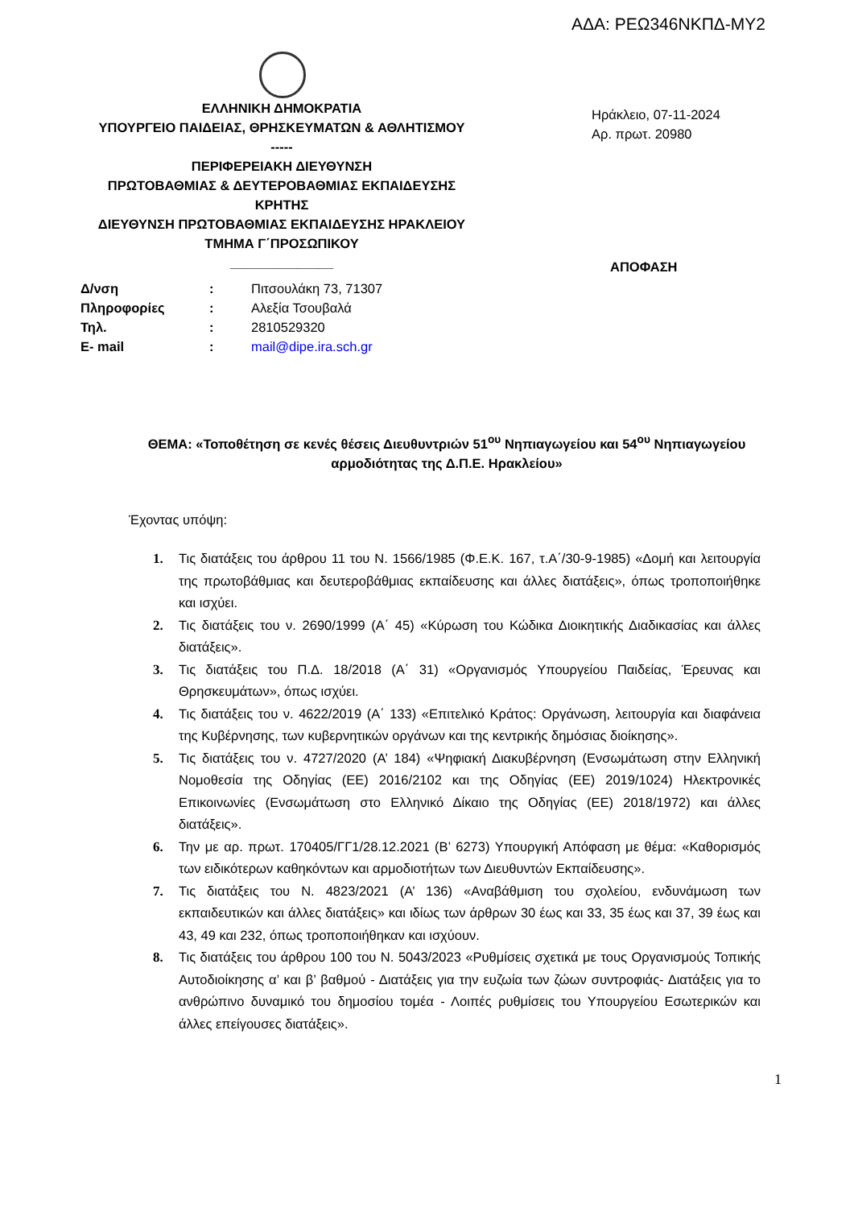ΑΔΑ: ΡΕΩ346ΝΚΠΔ-ΜΥ2
ΕΛΛΗΝΙΚΗ ΔΗΜΟΚΡΑΤΙΑ
ΥΠΟΥΡΓΕΙΟ ΠΑΙΔΕΙΑΣ, ΘΡΗΣΚΕΥΜΑΤΩΝ & ΑΘΛΗΤΙΣΜΟΥ
-----
ΠΕΡΙΦΕΡΕΙΑΚΗ ΔΙΕΥΘΥΝΣΗ
ΠΡΩΤΟΒΑΘΜΙΑΣ & ΔΕΥΤΕΡΟΒΑΘΜΙΑΣ ΕΚΠΑΙΔΕΥΣΗΣ
ΚΡΗΤΗΣ
ΔΙΕΥΘΥΝΣΗ ΠΡΩΤΟΒΑΘΜΙΑΣ ΕΚΠΑΙΔΕΥΣΗΣ ΗΡΑΚΛΕΙΟΥ
ΤΜΗΜΑ Γ΄ΠΡΟΣΩΠΙΚΟΥ
______________
Ηράκλειο, 07-11-2024
Αρ. πρωτ. 20980
ΑΠΟΦΑΣΗ
| Δ/νση | : | Πιτσουλάκη 73, 71307 |
| Πληροφορίες | : | Αλεξία Τσουβαλά |
| Τηλ. | : | 2810529320 |
| E- mail | : | mail@dipe.ira.sch.gr |
ΘΕΜΑ: «Τοποθέτηση σε κενές θέσεις Διευθυντριών 51<sup>ου</sup> Νηπιαγωγείου και 54<sup>ου</sup> Νηπιαγωγείου αρμοδιότητας της Δ.Π.Ε. Ηρακλείου»
Έχοντας υπόψη:
1. Τις διατάξεις του άρθρου 11 του Ν. 1566/1985 (Φ.Ε.Κ. 167, τ.Α΄/30-9-1985) «Δομή και λειτουργία της πρωτοβάθμιας και δευτεροβάθμιας εκπαίδευσης και άλλες διατάξεις», όπως τροποποιήθηκε και ισχύει.
2. Τις διατάξεις του ν. 2690/1999 (Α΄ 45) «Κύρωση του Κώδικα Διοικητικής Διαδικασίας και άλλες διατάξεις».
3. Τις διατάξεις του Π.Δ. 18/2018 (Α΄ 31) «Οργανισμός Υπουργείου Παιδείας, Έρευνας και Θρησκευμάτων», όπως ισχύει.
4. Τις διατάξεις του ν. 4622/2019 (Α΄ 133) «Επιτελικό Κράτος: Οργάνωση, λειτουργία και διαφάνεια της Κυβέρνησης, των κυβερνητικών οργάνων και της κεντρικής δημόσιας διοίκησης».
5. Τις διατάξεις του ν. 4727/2020 (Α’ 184) «Ψηφιακή Διακυβέρνηση (Ενσωμάτωση στην Ελληνική Νομοθεσία της Οδηγίας (ΕΕ) 2016/2102 και της Οδηγίας (ΕΕ) 2019/1024) Ηλεκτρονικές Επικοινωνίες (Ενσωμάτωση στο Ελληνικό Δίκαιο της Οδηγίας (ΕΕ) 2018/1972) και άλλες διατάξεις».
6. Την με αρ. πρωτ. 170405/ΓΓ1/28.12.2021 (Β’ 6273) Υπουργική Απόφαση με θέμα: «Καθορισμός των ειδικότερων καθηκόντων και αρμοδιοτήτων των Διευθυντών Εκπαίδευσης».
7. Τις διατάξεις του Ν. 4823/2021 (Α’ 136) «Αναβάθμιση του σχολείου, ενδυνάμωση των εκπαιδευτικών και άλλες διατάξεις» και ιδίως των άρθρων 30 έως και 33, 35 έως και 37, 39 έως και 43, 49 και 232, όπως τροποποιήθηκαν και ισχύουν.
8. Τις διατάξεις του άρθρου 100 του Ν. 5043/2023 «Ρυθμίσεις σχετικά με τους Οργανισμούς Τοπικής Αυτοδιοίκησης α’ και β’ βαθμού - Διατάξεις για την ευζωία των ζώων συντροφιάς- Διατάξεις για το ανθρώπινο δυναμικό του δημοσίου τομέα - Λοιπές ρυθμίσεις του Υπουργείου Εσωτερικών και άλλες επείγουσες διατάξεις».
1